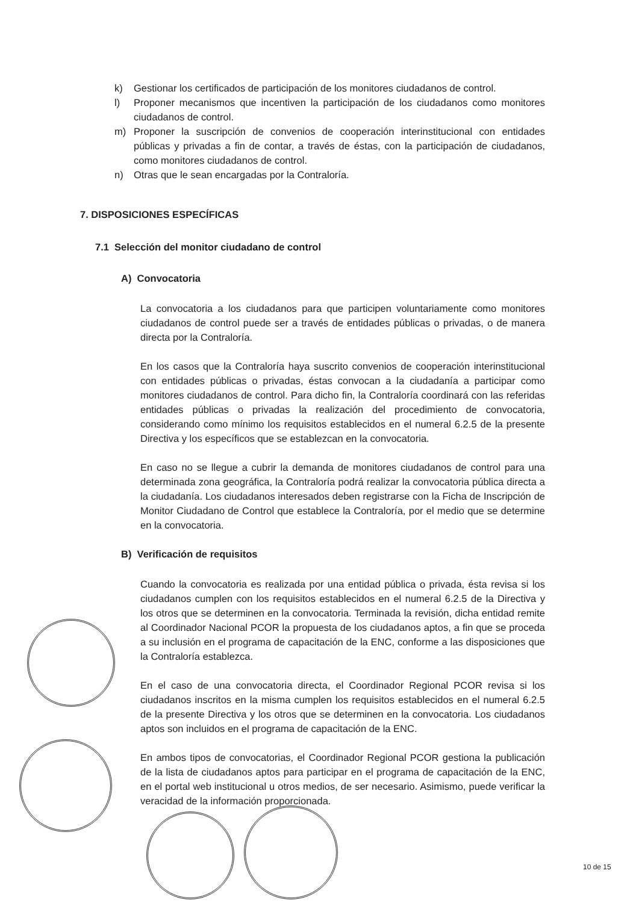k) Gestionar los certificados de participación de los monitores ciudadanos de control.
l) Proponer mecanismos que incentiven la participación de los ciudadanos como monitores ciudadanos de control.
m) Proponer la suscripción de convenios de cooperación interinstitucional con entidades públicas y privadas a fin de contar, a través de éstas, con la participación de ciudadanos, como monitores ciudadanos de control.
n) Otras que le sean encargadas por la Contraloría.
7. DISPOSICIONES ESPECÍFICAS
7.1 Selección del monitor ciudadano de control
A) Convocatoria
La convocatoria a los ciudadanos para que participen voluntariamente como monitores ciudadanos de control puede ser a través de entidades públicas o privadas, o de manera directa por la Contraloría.
En los casos que la Contraloría haya suscrito convenios de cooperación interinstitucional con entidades públicas o privadas, éstas convocan a la ciudadanía a participar como monitores ciudadanos de control. Para dicho fin, la Contraloría coordinará con las referidas entidades públicas o privadas la realización del procedimiento de convocatoria, considerando como mínimo los requisitos establecidos en el numeral 6.2.5 de la presente Directiva y los específicos que se establezcan en la convocatoria.
En caso no se llegue a cubrir la demanda de monitores ciudadanos de control para una determinada zona geográfica, la Contraloría podrá realizar la convocatoria pública directa a la ciudadanía. Los ciudadanos interesados deben registrarse con la Ficha de Inscripción de Monitor Ciudadano de Control que establece la Contraloría, por el medio que se determine en la convocatoria.
B) Verificación de requisitos
Cuando la convocatoria es realizada por una entidad pública o privada, ésta revisa si los ciudadanos cumplen con los requisitos establecidos en el numeral 6.2.5 de la Directiva y los otros que se determinen en la convocatoria. Terminada la revisión, dicha entidad remite al Coordinador Nacional PCOR la propuesta de los ciudadanos aptos, a fin que se proceda a su inclusión en el programa de capacitación de la ENC, conforme a las disposiciones que la Contraloría establezca.
En el caso de una convocatoria directa, el Coordinador Regional PCOR revisa si los ciudadanos inscritos en la misma cumplen los requisitos establecidos en el numeral 6.2.5 de la presente Directiva y los otros que se determinen en la convocatoria. Los ciudadanos aptos son incluidos en el programa de capacitación de la ENC.
En ambos tipos de convocatorias, el Coordinador Regional PCOR gestiona la publicación de la lista de ciudadanos aptos para participar en el programa de capacitación de la ENC, en el portal web institucional u otros medios, de ser necesario. Asimismo, puede verificar la veracidad de la información proporcionada.
10 de 15